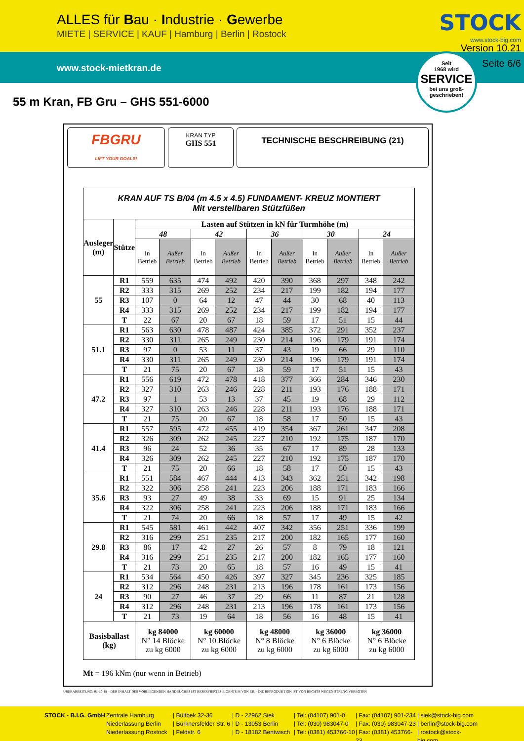ALLES für Bau · Industrie · Gewerbe
MIETE | SERVICE | KAUF | Hamburg | Berlin | Rostock
STOCK
www.stock-big.com
www.stock-mietkran.de
Version 10.21
Seite 6/6
Seit
1968 wird
SERVICE
bei uns groß-
geschrieben!
55 m Kran, FB Gru – GHS 551-6000
FBGRU
LIFT YOUR GOALS!
KRAN TYP
GHS 551
TECHNISCHE BESCHREIBUNG (21)
| KRAN AUF TS B/04 (m 4.5 x 4.5) FUNDAMENT- KREUZ MONTIERT Mit verstellbaren Stützfüßen | | | | | | | | | | | |
| --- | --- | --- | --- | --- | --- | --- | --- | --- | --- | --- | --- |
| Ausleger (m) | Stütze | Lasten auf Stützen in kN für Turmhöhe (m) | | | | | | | | | |
| | | 48 | | 42 | | 36 | | 30 | | 24 | |
| | | In Betrieb | Außer Betrieb | In Betrieb | Außer Betrieb | In Betrieb | Außer Betrieb | In Betrieb | Außer Betrieb | In Betrieb | Außer Betrieb |
| 55 | R1 | 559 | 635 | 474 | 492 | 420 | 390 | 368 | 297 | 348 | 242 |
| | R2 | 333 | 315 | 269 | 252 | 234 | 217 | 199 | 182 | 194 | 177 |
| | R3 | 107 | 0 | 64 | 12 | 47 | 44 | 30 | 68 | 40 | 113 |
| | R4 | 333 | 315 | 269 | 252 | 234 | 217 | 199 | 182 | 194 | 177 |
| | T | 22 | 67 | 20 | 67 | 18 | 59 | 17 | 51 | 15 | 44 |
| 51.1 | R1 | 563 | 630 | 478 | 487 | 424 | 385 | 372 | 291 | 352 | 237 |
| | R2 | 330 | 311 | 265 | 249 | 230 | 214 | 196 | 179 | 191 | 174 |
| | R3 | 97 | 0 | 53 | 11 | 37 | 43 | 19 | 66 | 29 | 110 |
| | R4 | 330 | 311 | 265 | 249 | 230 | 214 | 196 | 179 | 191 | 174 |
| | T | 21 | 75 | 20 | 67 | 18 | 59 | 17 | 51 | 15 | 43 |
| 47.2 | R1 | 556 | 619 | 472 | 478 | 418 | 377 | 366 | 284 | 346 | 230 |
| | R2 | 327 | 310 | 263 | 246 | 228 | 211 | 193 | 176 | 188 | 171 |
| | R3 | 97 | 1 | 53 | 13 | 37 | 45 | 19 | 68 | 29 | 112 |
| | R4 | 327 | 310 | 263 | 246 | 228 | 211 | 193 | 176 | 188 | 171 |
| | T | 21 | 75 | 20 | 67 | 18 | 58 | 17 | 50 | 15 | 43 |
| 41.4 | R1 | 557 | 595 | 472 | 455 | 419 | 354 | 367 | 261 | 347 | 208 |
| | R2 | 326 | 309 | 262 | 245 | 227 | 210 | 192 | 175 | 187 | 170 |
| | R3 | 96 | 24 | 52 | 36 | 35 | 67 | 17 | 89 | 28 | 133 |
| | R4 | 326 | 309 | 262 | 245 | 227 | 210 | 192 | 175 | 187 | 170 |
| | T | 21 | 75 | 20 | 66 | 18 | 58 | 17 | 50 | 15 | 43 |
| 35.6 | R1 | 551 | 584 | 467 | 444 | 413 | 343 | 362 | 251 | 342 | 198 |
| | R2 | 322 | 306 | 258 | 241 | 223 | 206 | 188 | 171 | 183 | 166 |
| | R3 | 93 | 27 | 49 | 38 | 33 | 69 | 15 | 91 | 25 | 134 |
| | R4 | 322 | 306 | 258 | 241 | 223 | 206 | 188 | 171 | 183 | 166 |
| | T | 21 | 74 | 20 | 66 | 18 | 57 | 17 | 49 | 15 | 42 |
| 29.8 | R1 | 545 | 581 | 461 | 442 | 407 | 342 | 356 | 251 | 336 | 199 |
| | R2 | 316 | 299 | 251 | 235 | 217 | 200 | 182 | 165 | 177 | 160 |
| | R3 | 86 | 17 | 42 | 27 | 26 | 57 | 8 | 79 | 18 | 121 |
| | R4 | 316 | 299 | 251 | 235 | 217 | 200 | 182 | 165 | 177 | 160 |
| | T | 21 | 73 | 20 | 65 | 18 | 57 | 16 | 49 | 15 | 41 |
| 24 | R1 | 534 | 564 | 450 | 426 | 397 | 327 | 345 | 236 | 325 | 185 |
| | R2 | 312 | 296 | 248 | 231 | 213 | 196 | 178 | 161 | 173 | 156 |
| | R3 | 90 | 27 | 46 | 37 | 29 | 66 | 11 | 87 | 21 | 128 |
| | R4 | 312 | 296 | 248 | 231 | 213 | 196 | 178 | 161 | 173 | 156 |
| | T | 21 | 73 | 19 | 64 | 18 | 56 | 16 | 48 | 15 | 41 |
| Basisballast (kg) | | kg 84000 N° 14 Blöcke zu kg 6000 | | kg 60000 N° 10 Blöcke zu kg 6000 | | kg 48000 N° 8 Blöcke zu kg 6000 | | kg 36000 N° 6 Blöcke zu kg 6000 | | kg 36000 N° 6 Blöcke zu kg 6000 | |
Mt = 196 kNm (nur wenn in Betrieb)
ÜBERARBEITUNG: 01-10-18 – DER INHALT DES VORLIEGENDEN HANDBUCHES IST RESERVIERTES EIGENTUM VON F.B. - DIE REPRODUKTION IST VON RECHTS WEGEN STRENG VERBOTEN
STOCK - B.I.G. GmbH
Zentrale Hamburg
Niederlassung Berlin
Niederlassung Rostock
| Bültbek 32-36
| Bürknersfelder Str. 6
| Feldstr. 6
| D - 22962 Siek
| D - 13053 Berlin
| D - 18182 Bentwisch
| Tel: (04107) 901-0
| Tel: (030) 983047-0
| Tel: (0381) 453766-10
| Fax: (04107) 901-234
| Fax: (030) 983047-23
| Fax: (0381) 453766-23
| siek@stock-big.com
| berlin@stock-big.com
| rostock@stock-big.com